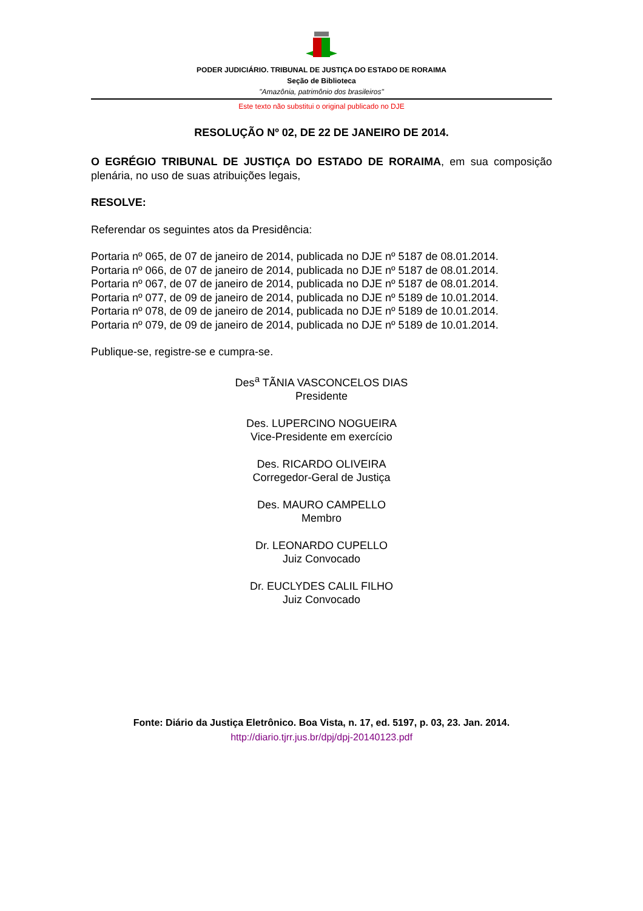PODER JUDICIÁRIO. TRIBUNAL DE JUSTIÇA DO ESTADO DE RORAIMA
Seção de Biblioteca
"Amazônia, patrimônio dos brasileiros"
Este texto não substitui o original publicado no DJE
RESOLUÇÃO Nº 02, DE 22 DE JANEIRO DE 2014.
O EGRÉGIO TRIBUNAL DE JUSTIÇA DO ESTADO DE RORAIMA, em sua composição plenária, no uso de suas atribuições legais,
RESOLVE:
Referendar os seguintes atos da Presidência:
Portaria nº 065, de 07 de janeiro de 2014, publicada no DJE nº 5187 de 08.01.2014.
Portaria nº 066, de 07 de janeiro de 2014, publicada no DJE nº 5187 de 08.01.2014.
Portaria nº 067, de 07 de janeiro de 2014, publicada no DJE nº 5187 de 08.01.2014.
Portaria nº 077, de 09 de janeiro de 2014, publicada no DJE nº 5189 de 10.01.2014.
Portaria nº 078, de 09 de janeiro de 2014, publicada no DJE nº 5189 de 10.01.2014.
Portaria nº 079, de 09 de janeiro de 2014, publicada no DJE nº 5189 de 10.01.2014.
Publique-se, registre-se e cumpra-se.
Des<sup>a</sup> TÃNIA VASCONCELOS DIAS
Presidente
Des. LUPERCINO NOGUEIRA
Vice-Presidente em exercício
Des. RICARDO OLIVEIRA
Corregedor-Geral de Justiça
Des. MAURO CAMPELLO
Membro
Dr. LEONARDO CUPELLO
Juiz Convocado
Dr. EUCLYDES CALIL FILHO
Juiz Convocado
Fonte: Diário da Justiça Eletrônico. Boa Vista, n. 17, ed. 5197, p. 03, 23. Jan. 2014.
http://diario.tjrr.jus.br/dpj/dpj-20140123.pdf